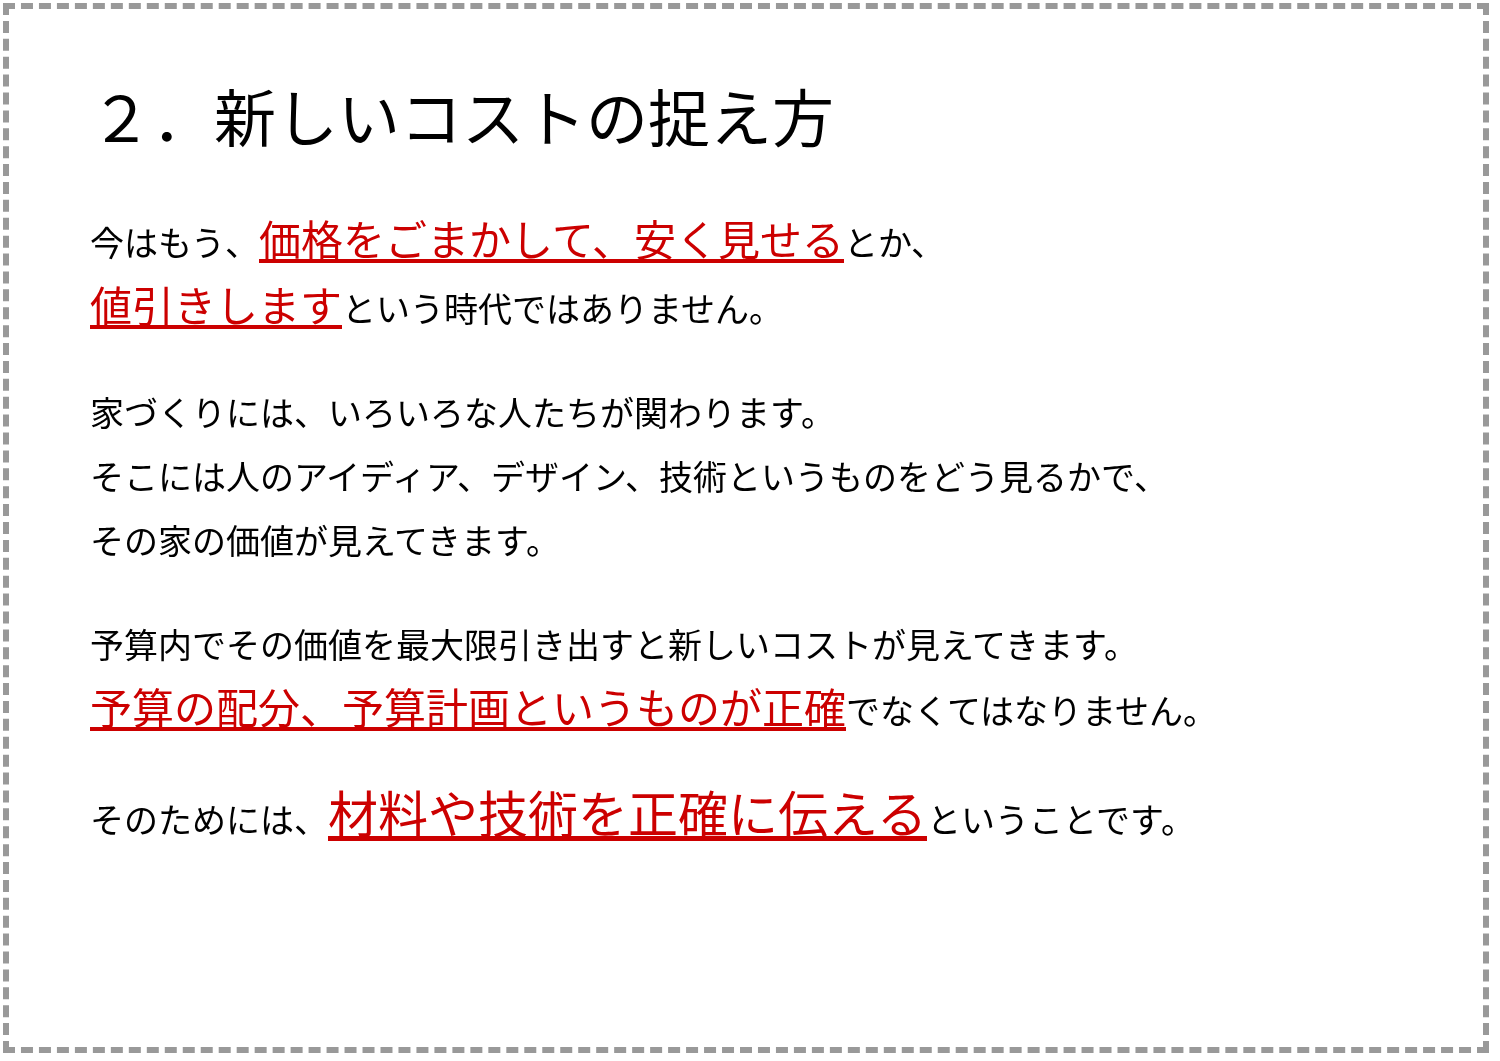２．新しいコストの捉え方
今はもう、価格をごまかして、安く見せるとか、
値引きしますという時代ではありません。
家づくりには、いろいろな人たちが関わります。
そこには人のアイディア、デザイン、技術というものをどう見るかで、
その家の価値が見えてきます。
予算内でその価値を最大限引き出すと新しいコストが見えてきます。
予算の配分、予算計画というものが正確でなくてはなりません。
そのためには、材料や技術を正確に伝えるということです。